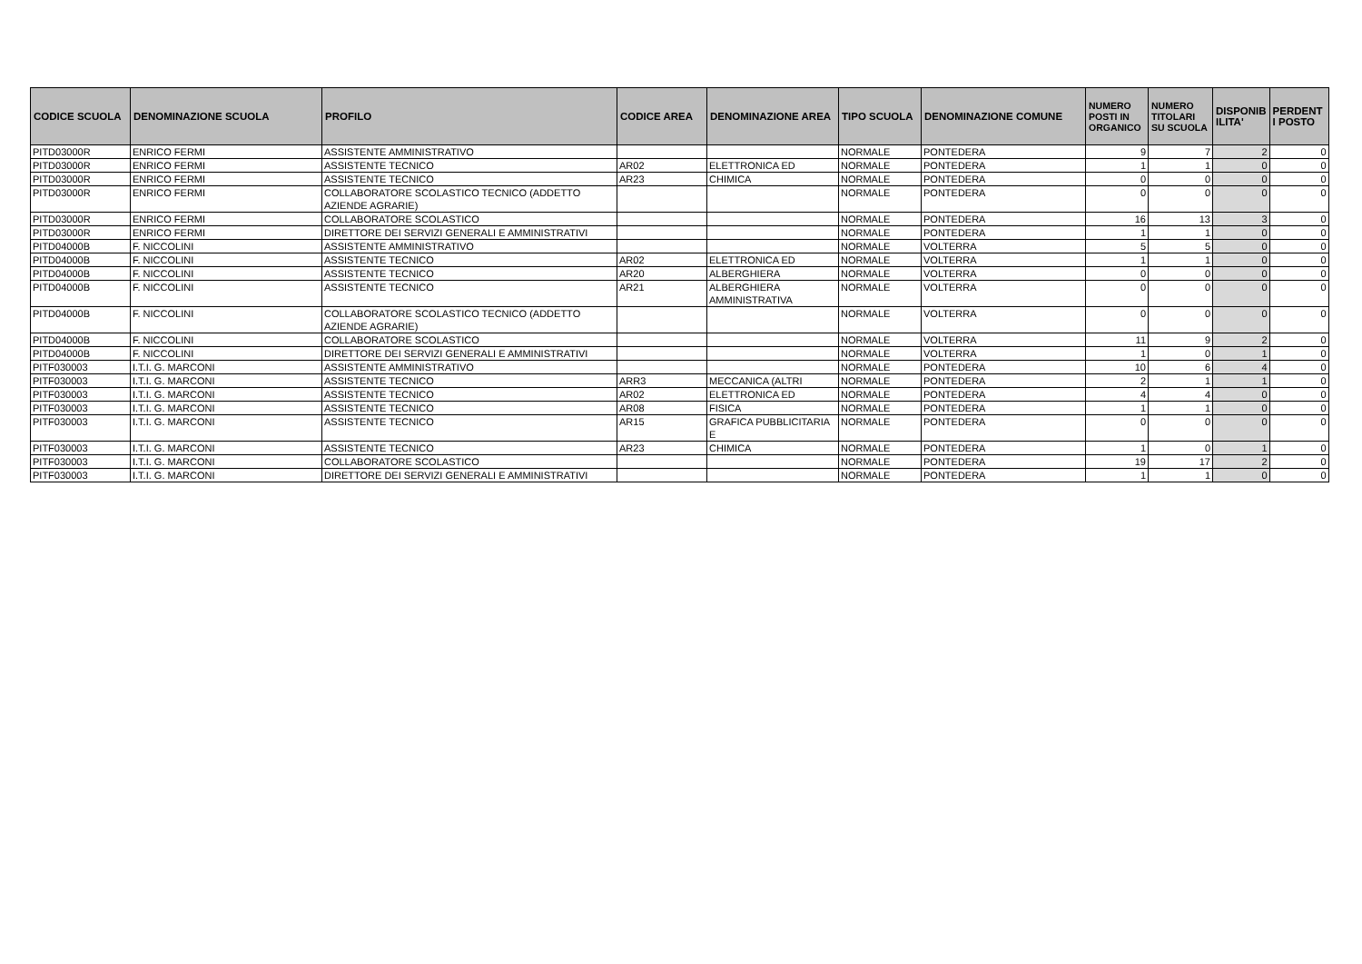| CODICE SCUOLA | DENOMINAZIONE SCUOLA | PROFILO | CODICE AREA | DENOMINAZIONE AREA | TIPO SCUOLA | DENOMINAZIONE COMUNE | NUMERO POSTI IN ORGANICO | NUMERO TITOLARI SU SCUOLA | DISPONIB ILITA' | PERDENT I POSTO |
| --- | --- | --- | --- | --- | --- | --- | --- | --- | --- | --- |
| PITD03000R | ENRICO FERMI | ASSISTENTE AMMINISTRATIVO | | | NORMALE | PONTEDERA | 9 | 7 | 2 | 0 |
| PITD03000R | ENRICO FERMI | ASSISTENTE TECNICO | AR02 | ELETTRONICA ED | NORMALE | PONTEDERA | 1 | 1 | 0 | 0 |
| PITD03000R | ENRICO FERMI | ASSISTENTE TECNICO | AR23 | CHIMICA | NORMALE | PONTEDERA | 0 | 0 | 0 | 0 |
| PITD03000R | ENRICO FERMI | COLLABORATORE SCOLASTICO TECNICO (ADDETTO AZIENDE AGRARIE) | | | NORMALE | PONTEDERA | 0 | 0 | 0 | 0 |
| PITD03000R | ENRICO FERMI | COLLABORATORE SCOLASTICO | | | NORMALE | PONTEDERA | 16 | 13 | 3 | 0 |
| PITD03000R | ENRICO FERMI | DIRETTORE DEI SERVIZI GENERALI E AMMINISTRATIVI | | | NORMALE | PONTEDERA | 1 | 1 | 0 | 0 |
| PITD04000B | F. NICCOLINI | ASSISTENTE AMMINISTRATIVO | | | NORMALE | VOLTERRA | 5 | 5 | 0 | 0 |
| PITD04000B | F. NICCOLINI | ASSISTENTE TECNICO | AR02 | ELETTRONICA ED | NORMALE | VOLTERRA | 1 | 1 | 0 | 0 |
| PITD04000B | F. NICCOLINI | ASSISTENTE TECNICO | AR20 | ALBERGHIERA | NORMALE | VOLTERRA | 0 | 0 | 0 | 0 |
| PITD04000B | F. NICCOLINI | ASSISTENTE TECNICO | AR21 | ALBERGHIERA AMMINISTRATIVA | NORMALE | VOLTERRA | 0 | 0 | 0 | 0 |
| PITD04000B | F. NICCOLINI | COLLABORATORE SCOLASTICO TECNICO (ADDETTO AZIENDE AGRARIE) | | | NORMALE | VOLTERRA | 0 | 0 | 0 | 0 |
| PITD04000B | F. NICCOLINI | COLLABORATORE SCOLASTICO | | | NORMALE | VOLTERRA | 11 | 9 | 2 | 0 |
| PITD04000B | F. NICCOLINI | DIRETTORE DEI SERVIZI GENERALI E AMMINISTRATIVI | | | NORMALE | VOLTERRA | 1 | 0 | 1 | 0 |
| PITF030003 | I.T.I. G. MARCONI | ASSISTENTE AMMINISTRATIVO | | | NORMALE | PONTEDERA | 10 | 6 | 4 | 0 |
| PITF030003 | I.T.I. G. MARCONI | ASSISTENTE TECNICO | ARR3 | MECCANICA (ALTRI | NORMALE | PONTEDERA | 2 | 1 | 1 | 0 |
| PITF030003 | I.T.I. G. MARCONI | ASSISTENTE TECNICO | AR02 | ELETTRONICA ED | NORMALE | PONTEDERA | 4 | 4 | 0 | 0 |
| PITF030003 | I.T.I. G. MARCONI | ASSISTENTE TECNICO | AR08 | FISICA | NORMALE | PONTEDERA | 1 | 1 | 0 | 0 |
| PITF030003 | I.T.I. G. MARCONI | ASSISTENTE TECNICO | AR15 | GRAFICA PUBBLICITARIA E | NORMALE | PONTEDERA | 0 | 0 | 0 | 0 |
| PITF030003 | I.T.I. G. MARCONI | ASSISTENTE TECNICO | AR23 | CHIMICA | NORMALE | PONTEDERA | 1 | 0 | 1 | 0 |
| PITF030003 | I.T.I. G. MARCONI | COLLABORATORE SCOLASTICO | | | NORMALE | PONTEDERA | 19 | 17 | 2 | 0 |
| PITF030003 | I.T.I. G. MARCONI | DIRETTORE DEI SERVIZI GENERALI E AMMINISTRATIVI | | | NORMALE | PONTEDERA | 1 | 1 | 0 | 0 |